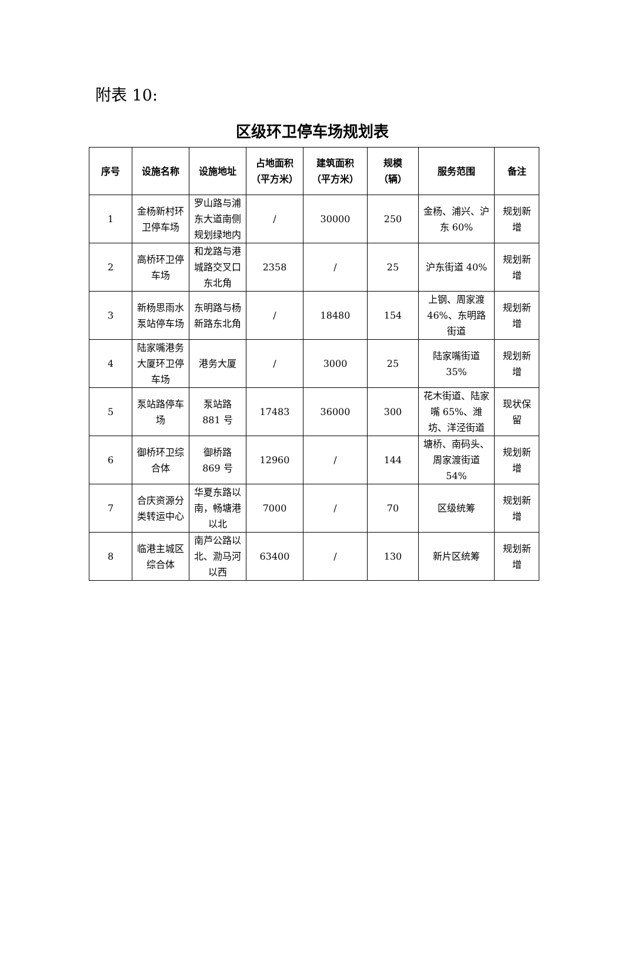附表 10:
区级环卫停车场规划表
| 序号 | 设施名称 | 设施地址 | 占地面积（平方米） | 建筑面积（平方米） | 规模（辆） | 服务范围 | 备注 |
| --- | --- | --- | --- | --- | --- | --- | --- |
| 1 | 金杨新村环卫停车场 | 罗山路与浦东大道南侧规划绿地内 | / | 30000 | 250 | 金杨、浦兴、沪东 60% | 规划新增 |
| 2 | 高桥环卫停车场 | 和龙路与港城路交叉口东北角 | 2358 | / | 25 | 沪东街道 40% | 规划新增 |
| 3 | 新杨思雨水泵站停车场 | 东明路与杨新路东北角 | / | 18480 | 154 | 上钢、周家渡 46%、东明路街道 | 规划新增 |
| 4 | 陆家嘴港务大厦环卫停车场 | 港务大厦 | / | 3000 | 25 | 陆家嘴街道 35% | 规划新增 |
| 5 | 泵站路停车场 | 泵站路 881 号 | 17483 | 36000 | 300 | 花木街道、陆家嘴 65%、潍坊、洋泾街道 | 现状保留 |
| 6 | 御桥环卫综合体 | 御桥路 869 号 | 12960 | / | 144 | 塘桥、南码头、周家渡街道 54% | 规划新增 |
| 7 | 合庆资源分类转运中心 | 华夏东路以南，畅塘港以北 | 7000 | / | 70 | 区级统筹 | 规划新增 |
| 8 | 临港主城区综合体 | 南芦公路以北、泐马河以西 | 63400 | / | 130 | 新片区统筹 | 规划新增 |